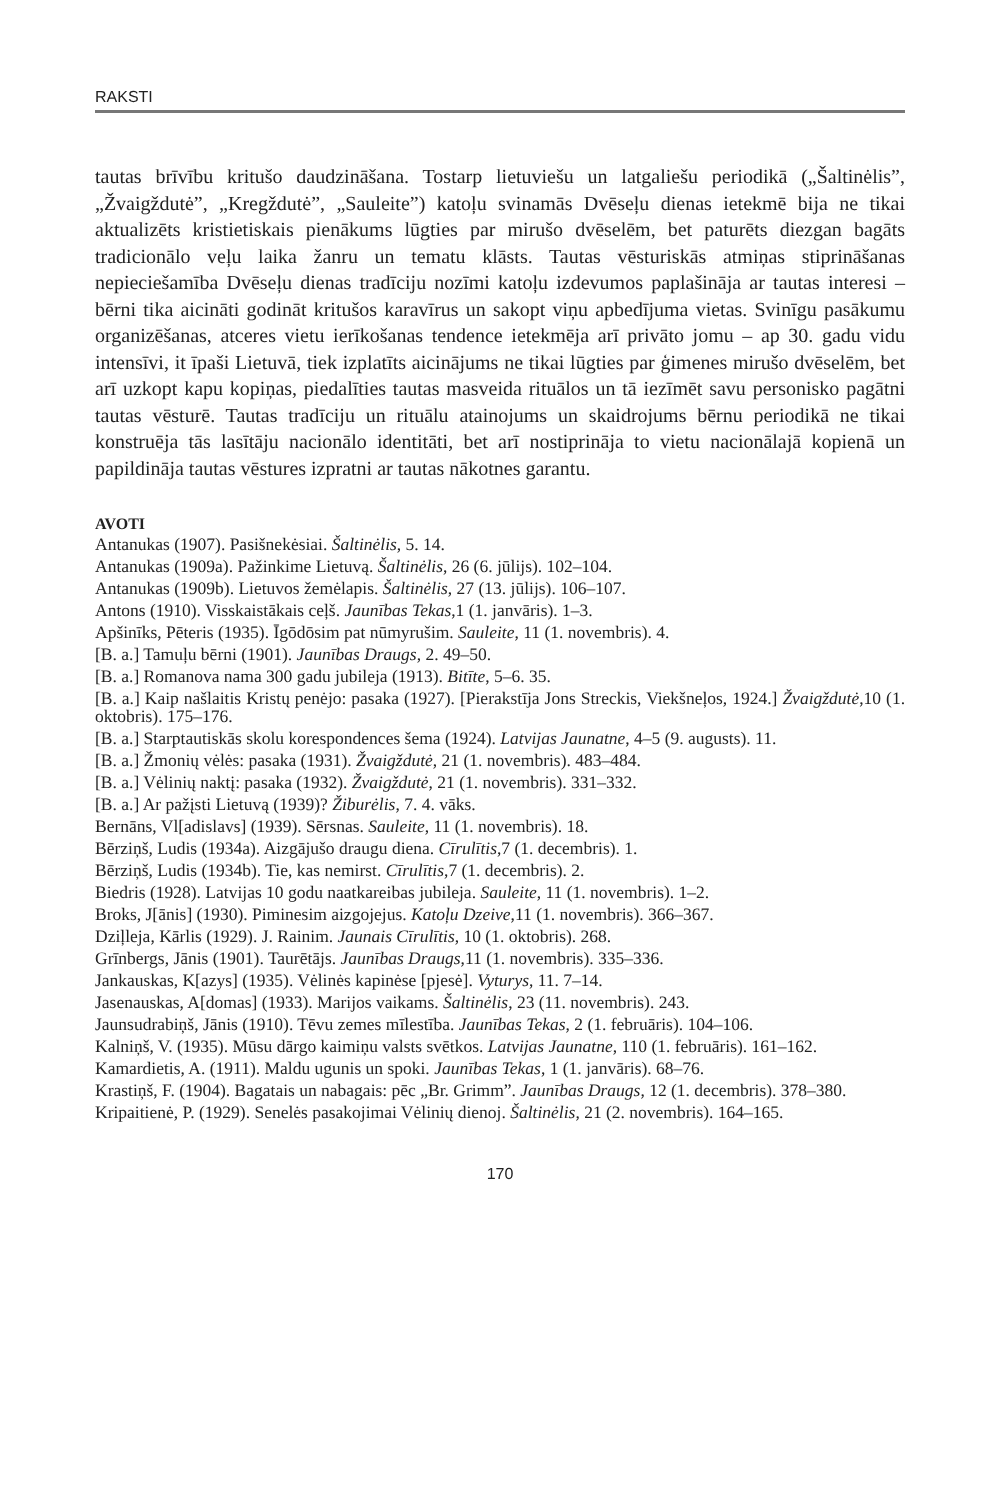RAKSTI
tautas brīvību kritušo daudzināšana. Tostarp lietuviešu un latgaliešu periodikā („Šaltinėlis”, „Žvaigždutė”, „Kregždutė”, „Sauleite”) katoļu svinamās Dvēseļu dienas ietekmē bija ne tikai aktualizēts kristietiskais pienākums lūgties par mirušo dvēselēm, bet paturēts diezgan bagāts tradicionālo veļu laika žanru un tematu klāsts. Tautas vēsturiskās atmiņas stiprināšanas nepieciešamība Dvēseļu dienas tradīciju nozīmi katoļu izdevumos paplašināja ar tautas interesi – bērni tika aicināti godināt kritušos karavīrus un sakopt viņu apbedījuma vietas. Svinīgu pasākumu organizēšanas, atceres vietu ierīkošanas tendence ietekmēja arī privāto jomu – ap 30. gadu vidu intensīvi, it īpaši Lietuvā, tiek izplatīts aicinājums ne tikai lūgties par ģimenes mirušo dvēselēm, bet arī uzkopt kapu kopiņas, piedalīties tautas masveida rituālos un tā iezīmēt savu personisko pagātni tautas vēsturē. Tautas tradīciju un rituālu atainojums un skaidrojums bērnu periodikā ne tikai konstruēja tās lasītāju nacionālo identitāti, bet arī nostiprināja to vietu nacionālajā kopienā un papildināja tautas vēstures izpratni ar tautas nākotnes garantu.
AVOTI
Antanukas (1907). Pasišnekėsiai. Šaltinėlis, 5. 14.
Antanukas (1909a). Pažinkime Lietuvą. Šaltinėlis, 26 (6. jūlijs). 102–104.
Antanukas (1909b). Lietuvos žemėlapis. Šaltinėlis, 27 (13. jūlijs). 106–107.
Antons (1910). Visskaistākais ceļš. Jaunības Tekas,1 (1. janvāris). 1–3.
Apšinīks, Pēteris (1935). Īgōdōsim pat nūmyrušim. Sauleite, 11 (1. novembris). 4.
[B. a.] Tamuļu bērni (1901). Jaunības Draugs, 2. 49–50.
[B. a.] Romanova nama 300 gadu jubileja (1913). Bitīte, 5–6. 35.
[B. a.] Kaip našlaitis Kristų penėjo: pasaka (1927). [Pierakstīja Jons Streckis, Viekšneļos, 1924.] Žvaigždutė,10 (1. oktobris). 175–176.
[B. a.] Starptautiskās skolu korespondences šema (1924). Latvijas Jaunatne, 4–5 (9. augusts). 11.
[B. a.] Žmonių vėlės: pasaka (1931). Žvaigždutė, 21 (1. novembris). 483–484.
[B. a.] Vėlinių naktį: pasaka (1932). Žvaigždutė, 21 (1. novembris). 331–332.
[B. a.] Ar pažįsti Lietuvą (1939)? Žiburėlis, 7. 4. vāks.
Bernāns, Vl[adislavs] (1939). Sērsnas. Sauleite, 11 (1. novembris). 18.
Bērziņš, Ludis (1934a). Aizgājušo draugu diena. Cīrulītis,7 (1. decembris). 1.
Bērziņš, Ludis (1934b). Tie, kas nemirst. Cīrulītis,7 (1. decembris). 2.
Biedris (1928). Latvijas 10 godu naatkareibas jubileja. Sauleite, 11 (1. novembris). 1–2.
Broks, J[ānis] (1930). Piminesim aizgojejus. Katoļu Dzeive,11 (1. novembris). 366–367.
Dziļleja, Kārlis (1929). J. Rainim. Jaunais Cīrulītis, 10 (1. oktobris). 268.
Grīnbergs, Jānis (1901). Taurētājs. Jaunības Draugs,11 (1. novembris). 335–336.
Jankauskas, K[azys] (1935). Vėlinės kapinėse [pjesė]. Vyturys, 11. 7–14.
Jasenauskas, A[domas] (1933). Marijos vaikams. Šaltinėlis, 23 (11. novembris). 243.
Jaunsudrabiņš, Jānis (1910). Tēvu zemes mīlestība. Jaunības Tekas, 2 (1. februāris). 104–106.
Kalniņš, V. (1935). Mūsu dārgo kaimiņu valsts svētkos. Latvijas Jaunatne, 110 (1. februāris). 161–162.
Kamardietis, A. (1911). Maldu ugunis un spoki. Jaunības Tekas, 1 (1. janvāris). 68–76.
Krastiņš, F. (1904). Bagatais un nabagais: pēc „Br. Grimm”. Jaunības Draugs, 12 (1. decembris). 378–380.
Kripaitienė, P. (1929). Senelės pasakojimai Vėlinių dienoj. Šaltinėlis, 21 (2. novembris). 164–165.
170